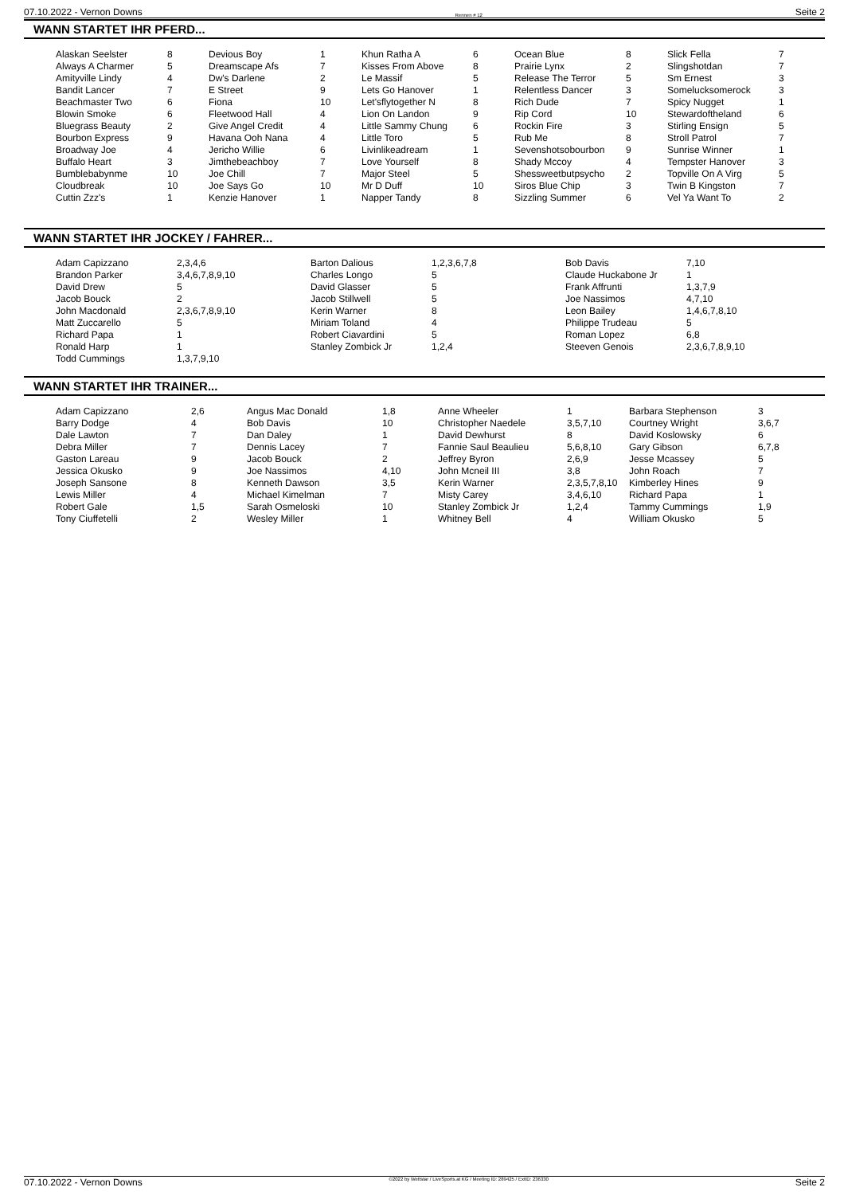07.10.2022 - Vernon Downs Rennen # 12 Seite 2
WANN STARTET IHR PFERD...
| Alaskan Seelster | 8 | Devious Boy | 1 | Khun Ratha A | 6 | Ocean Blue | 8 | Slick Fella | 7 |
| Always A Charmer | 5 | Dreamscape Afs | 7 | Kisses From Above | 8 | Prairie Lynx | 2 | Slingshotdan | 7 |
| Amityville Lindy | 4 | Dw's Darlene | 2 | Le Massif | 5 | Release The Terror | 5 | Sm Ernest | 3 |
| Bandit Lancer | 7 | E Street | 9 | Lets Go Hanover | 1 | Relentless Dancer | 3 | Somelucksomerock | 3 |
| Beachmaster Two | 6 | Fiona | 10 | Let'sflytogether N | 8 | Rich Dude | 7 | Spicy Nugget | 1 |
| Blowin Smoke | 6 | Fleetwood Hall | 4 | Lion On Landon | 9 | Rip Cord | 10 | Stewardoftheland | 6 |
| Bluegrass Beauty | 2 | Give Angel Credit | 4 | Little Sammy Chung | 6 | Rockin Fire | 3 | Stirling Ensign | 5 |
| Bourbon Express | 9 | Havana Ooh Nana | 4 | Little Toro | 5 | Rub Me | 8 | Stroll Patrol | 7 |
| Broadway Joe | 4 | Jericho Willie | 6 | Livinlikeadream | 1 | Sevenshotsobourbon | 9 | Sunrise Winner | 1 |
| Buffalo Heart | 3 | Jimthebeachboy | 7 | Love Yourself | 8 | Shady Mccoy | 4 | Tempster Hanover | 3 |
| Bumblebabynme | 10 | Joe Chill | 7 | Major Steel | 5 | Shessweetbutpsycho | 2 | Topville On A Virg | 5 |
| Cloudbreak | 10 | Joe Says Go | 10 | Mr D Duff | 10 | Siros Blue Chip | 3 | Twin B Kingston | 7 |
| Cuttin Zzz's | 1 | Kenzie Hanover | 1 | Napper Tandy | 8 | Sizzling Summer | 6 | Vel Ya Want To | 2 |
WANN STARTET IHR JOCKEY / FAHRER...
| Adam Capizzano | 2,3,4,6 | Barton Dalious | 1,2,3,6,7,8 | Bob Davis | 7,10 |
| Brandon Parker | 3,4,6,7,8,9,10 | Charles Longo | 5 | Claude Huckabone Jr | 1 |
| David Drew | 5 | David Glasser | 5 | Frank Affrunti | 1,3,7,9 |
| Jacob Bouck | 2 | Jacob Stillwell | 5 | Joe Nassimos | 4,7,10 |
| John Macdonald | 2,3,6,7,8,9,10 | Kerin Warner | 8 | Leon Bailey | 1,4,6,7,8,10 |
| Matt Zuccarello | 5 | Miriam Toland | 4 | Philippe Trudeau | 5 |
| Richard Papa | 1 | Robert Ciavardini | 5 | Roman Lopez | 6,8 |
| Ronald Harp | 1 | Stanley Zombick Jr | 1,2,4 | Steeven Genois | 2,3,6,7,8,9,10 |
| Todd Cummings | 1,3,7,9,10 | | | | |
WANN STARTET IHR TRAINER...
| Adam Capizzano | 2,6 | Angus Mac Donald | 1,8 | Anne Wheeler | 1 | Barbara Stephenson | 3 |
| Barry Dodge | 4 | Bob Davis | 10 | Christopher Naedele | 3,5,7,10 | Courtney Wright | 3,6,7 |
| Dale Lawton | 7 | Dan Daley | 1 | David Dewhurst | 8 | David Koslowsky | 6 |
| Debra Miller | 7 | Dennis Lacey | 7 | Fannie Saul Beaulieu | 5,6,8,10 | Gary Gibson | 6,7,8 |
| Gaston Lareau | 9 | Jacob Bouck | 2 | Jeffrey Byron | 2,6,9 | Jesse Mcassey | 5 |
| Jessica Okusko | 9 | Joe Nassimos | 4,10 | John Mcneil III | 3,8 | John Roach | 7 |
| Joseph Sansone | 8 | Kenneth Dawson | 3,5 | Kerin Warner | 2,3,5,7,8,10 | Kimberley Hines | 9 |
| Lewis Miller | 4 | Michael Kimelman | 7 | Misty Carey | 3,4,6,10 | Richard Papa | 1 |
| Robert Gale | 1,5 | Sarah Osmeloski | 10 | Stanley Zombick Jr | 1,2,4 | Tammy Cummings | 1,9 |
| Tony Ciuffetelli | 2 | Wesley Miller | 1 | Whitney Bell | 4 | William Okusko | 5 |
07.10.2022 - Vernon Downs ©2022 by Wettstar / LiveSports.at KG / Meeting ID: 289425 / ExtID: 236330 Seite 2